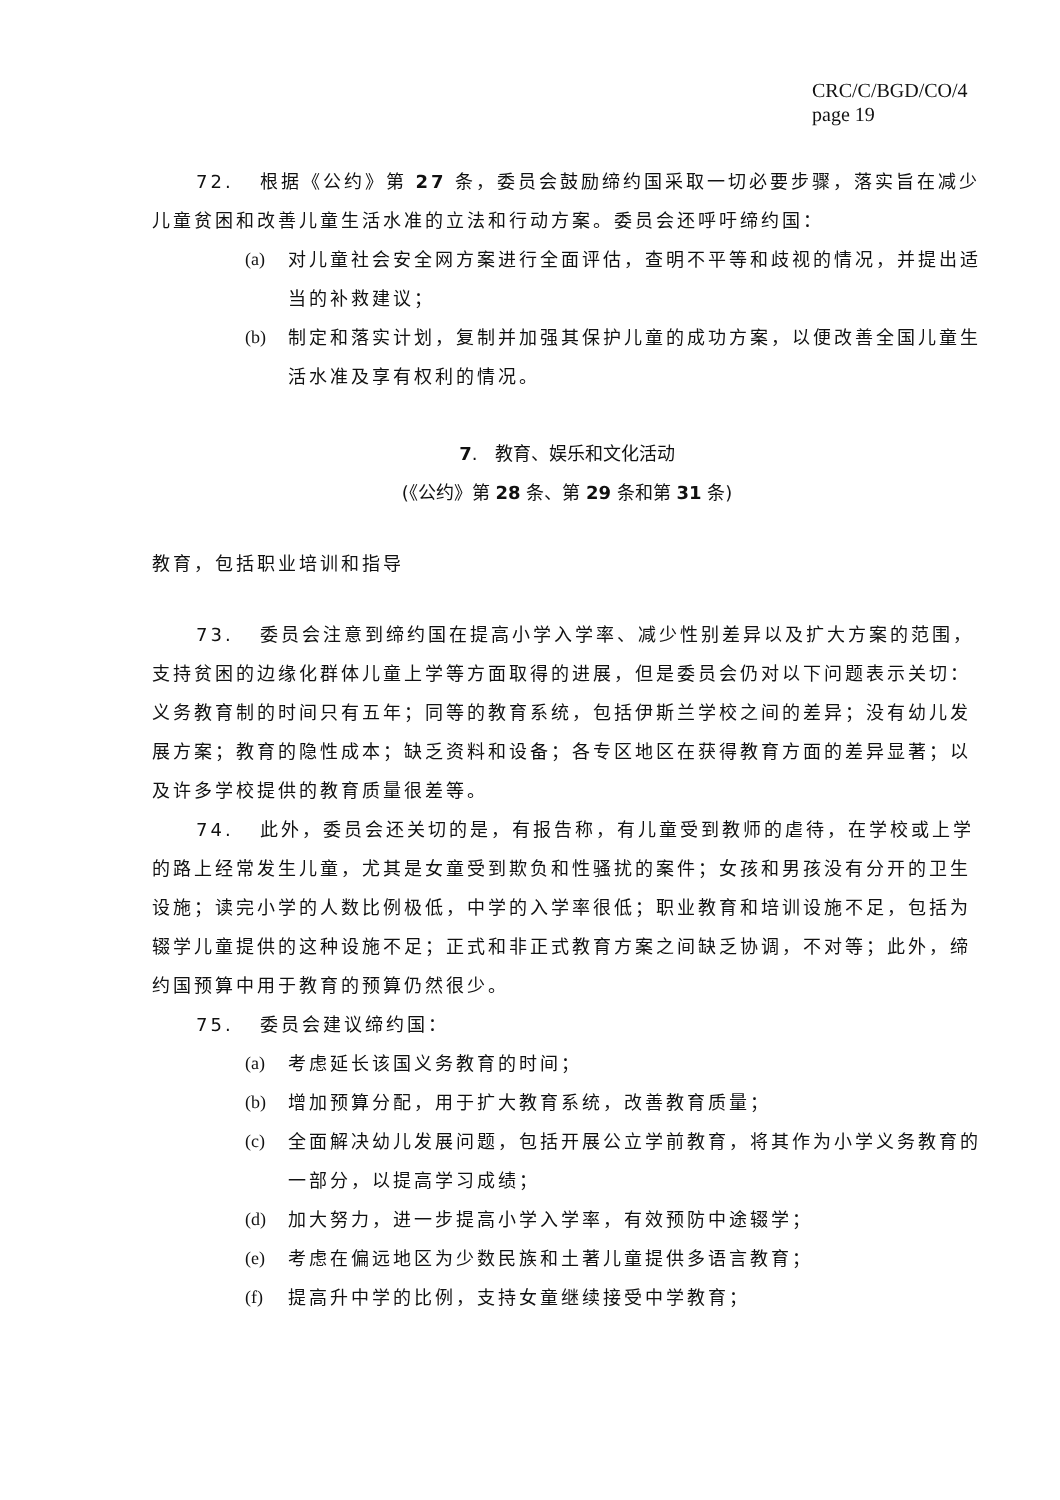CRC/C/BGD/CO/4
page 19
72. 根据《公约》第 27 条，委员会鼓励缔约国采取一切必要步骤，落实旨在减少儿童贫困和改善儿童生活水准的立法和行动方案。委员会还呼吁缔约国：
(a) 对儿童社会安全网方案进行全面评估，查明不平等和歧视的情况，并提出适当的补救建议；
(b) 制定和落实计划，复制并加强其保护儿童的成功方案，以便改善全国儿童生活水准及享有权利的情况。
7. 教育、娱乐和文化活动
(《公约》第 28 条、第 29 条和第 31 条)
教育，包括职业培训和指导
73. 委员会注意到缔约国在提高小学入学率、减少性别差异以及扩大方案的范围，支持贫困的边缘化群体儿童上学等方面取得的进展，但是委员会仍对以下问题表示关切：义务教育制的时间只有五年；同等的教育系统，包括伊斯兰学校之间的差异；没有幼儿发展方案；教育的隐性成本；缺乏资料和设备；各专区地区在获得教育方面的差异显著；以及许多学校提供的教育质量很差等。
74. 此外，委员会还关切的是，有报告称，有儿童受到教师的虐待，在学校或上学的路上经常发生儿童，尤其是女童受到欺负和性骚扰的案件；女孩和男孩没有分开的卫生设施；读完小学的人数比例极低，中学的入学率很低；职业教育和培训设施不足，包括为辍学儿童提供的这种设施不足；正式和非正式教育方案之间缺乏协调，不对等；此外，缔约国预算中用于教育的预算仍然很少。
75. 委员会建议缔约国：
(a) 考虑延长该国义务教育的时间；
(b) 增加预算分配，用于扩大教育系统，改善教育质量；
(c) 全面解决幼儿发展问题，包括开展公立学前教育，将其作为小学义务教育的一部分，以提高学习成绩；
(d) 加大努力，进一步提高小学入学率，有效预防中途辍学；
(e) 考虑在偏远地区为少数民族和土著儿童提供多语言教育；
(f) 提高升中学的比例，支持女童继续接受中学教育；